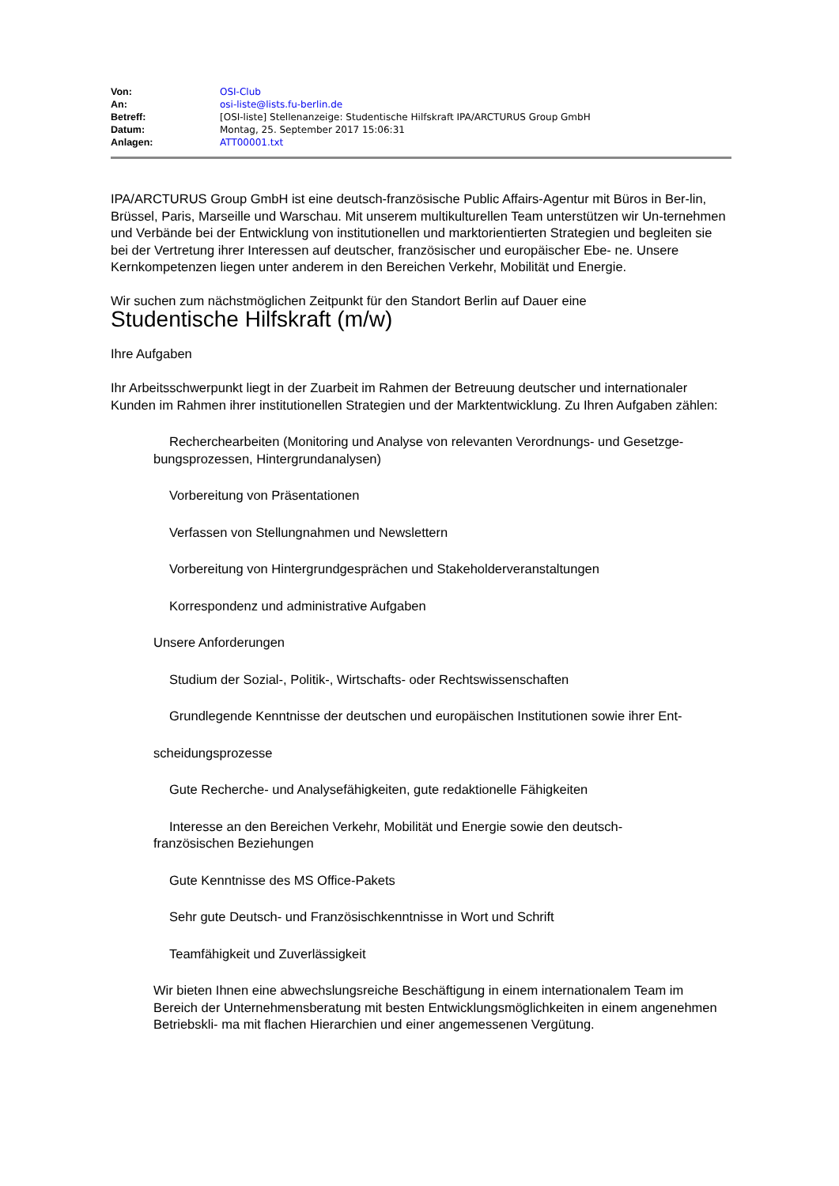| Von: | OSI-Club |
| An: | osi-liste@lists.fu-berlin.de |
| Betreff: | [OSI-liste] Stellenanzeige: Studentische Hilfskraft IPA/ARCTURUS Group GmbH |
| Datum: | Montag, 25. September 2017 15:06:31 |
| Anlagen: | ATT00001.txt |
IPA/ARCTURUS Group GmbH ist eine deutsch-französische Public Affairs-Agentur mit Büros in Ber-lin, Brüssel, Paris, Marseille und Warschau. Mit unserem multikulturellen Team unterstützen wir Un-ternehmen und Verbände bei der Entwicklung von institutionellen und marktorientierten Strategien und begleiten sie bei der Vertretung ihrer Interessen auf deutscher, französischer und europäischer Ebe- ne. Unsere Kernkompetenzen liegen unter anderem in den Bereichen Verkehr, Mobilität und Energie.
Wir suchen zum nächstmöglichen Zeitpunkt für den Standort Berlin auf Dauer eine
Studentische Hilfskraft (m/w)
Ihre Aufgaben
Ihr Arbeitsschwerpunkt liegt in der Zuarbeit im Rahmen der Betreuung deutscher und internationaler Kunden im Rahmen ihrer institutionellen Strategien und der Marktentwicklung. Zu Ihren Aufgaben zählen:
Recherchearbeiten (Monitoring und Analyse von relevanten Verordnungs- und Gesetzge- bungsprozessen, Hintergrundanalysen)
Vorbereitung von Präsentationen
Verfassen von Stellungnahmen und Newslettern
Vorbereitung von Hintergrundgesprächen und Stakeholderveranstaltungen
Korrespondenz und administrative Aufgaben
Unsere Anforderungen
Studium der Sozial-, Politik-, Wirtschafts- oder Rechtswissenschaften
Grundlegende Kenntnisse der deutschen und europäischen Institutionen sowie ihrer Ent-
scheidungsprozesse
Gute Recherche- und Analysefähigkeiten, gute redaktionelle Fähigkeiten
Interesse an den Bereichen Verkehr, Mobilität und Energie sowie den deutsch-
französischen Beziehungen
Gute Kenntnisse des MS Office-Pakets
Sehr gute Deutsch- und Französischkenntnisse in Wort und Schrift
Teamfähigkeit und Zuverlässigkeit
Wir bieten Ihnen eine abwechslungsreiche Beschäftigung in einem internationalem Team im Bereich der Unternehmensberatung mit besten Entwicklungsmöglichkeiten in einem angenehmen Betriebskli- ma mit flachen Hierarchien und einer angemessenen Vergütung.